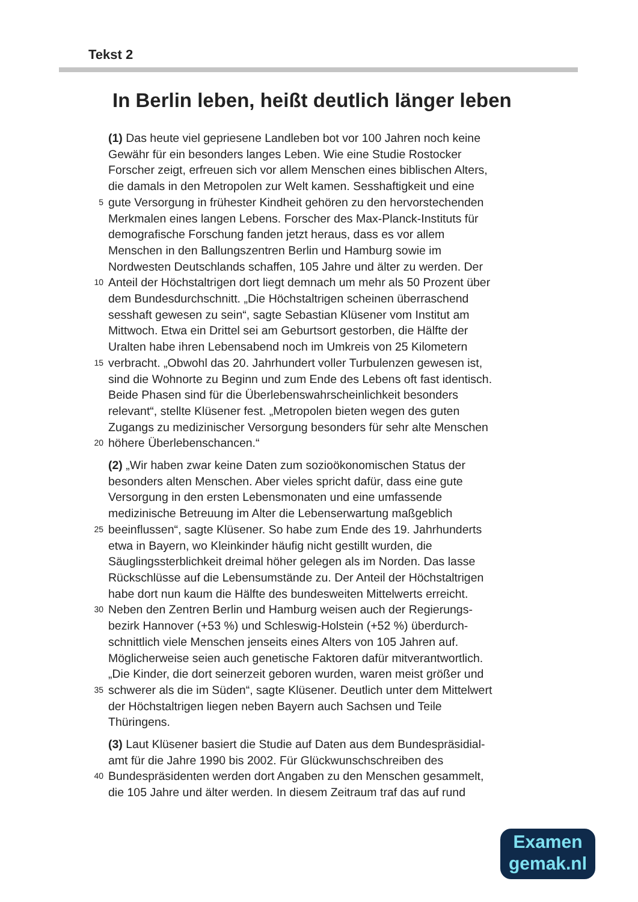Tekst 2
In Berlin leben, heißt deutlich länger leben
(1) Das heute viel gepriesene Landleben bot vor 100 Jahren noch keine
Gewähr für ein besonders langes Leben. Wie eine Studie Rostocker
Forscher zeigt, erfreuen sich vor allem Menschen eines biblischen Alters,
die damals in den Metropolen zur Welt kamen. Sesshaftigkeit und eine
5 gute Versorgung in frühester Kindheit gehören zu den hervorstechenden
Merkmalen eines langen Lebens. Forscher des Max-Planck-Instituts für
demografische Forschung fanden jetzt heraus, dass es vor allem
Menschen in den Ballungszentren Berlin und Hamburg sowie im
Nordwesten Deutschlands schaffen, 105 Jahre und älter zu werden. Der
10 Anteil der Höchstaltrigen dort liegt demnach um mehr als 50 Prozent über
dem Bundesdurchschnitt. „Die Höchstaltrigen scheinen überraschend
sesshaft gewesen zu sein“, sagte Sebastian Klüsener vom Institut am
Mittwoch. Etwa ein Drittel sei am Geburtsort gestorben, die Hälfte der
Uralten habe ihren Lebensabend noch im Umkreis von 25 Kilometern
15 verbracht. „Obwohl das 20. Jahrhundert voller Turbulenzen gewesen ist,
sind die Wohnorte zu Beginn und zum Ende des Lebens oft fast identisch.
Beide Phasen sind für die Überlebenswahrscheinlichkeit besonders
relevant“, stellte Klüsener fest. „Metropolen bieten wegen des guten
Zugangs zu medizinischer Versorgung besonders für sehr alte Menschen
20 höhere Überlebenschancen.“
(2) „Wir haben zwar keine Daten zum sozioökonomischen Status der
besonders alten Menschen. Aber vieles spricht dafür, dass eine gute
Versorgung in den ersten Lebensmonaten und eine umfassende
medizinische Betreuung im Alter die Lebenserwartung maßgeblich
25 beeinflussen“, sagte Klüsener. So habe zum Ende des 19. Jahrhunderts
etwa in Bayern, wo Kleinkinder häufig nicht gestillt wurden, die
Säuglingssterblichkeit dreimal höher gelegen als im Norden. Das lasse
Rückschlüsse auf die Lebensumstände zu. Der Anteil der Höchstaltrigen
habe dort nun kaum die Hälfte des bundesweiten Mittelwerts erreicht.
30 Neben den Zentren Berlin und Hamburg weisen auch der Regierungs-
bezirk Hannover (+53 %) und Schleswig-Holstein (+52 %) überdurch-
schnittlich viele Menschen jenseits eines Alters von 105 Jahren auf.
Möglicherweise seien auch genetische Faktoren dafür mitverantwortlich.
„Die Kinder, die dort seinerzeit geboren wurden, waren meist größer und
35 schwerer als die im Süden“, sagte Klüsener. Deutlich unter dem Mittelwert
der Höchstaltrigen liegen neben Bayern auch Sachsen und Teile
Thüringens.
(3) Laut Klüsener basiert die Studie auf Daten aus dem Bundespräsidial-
amt für die Jahre 1990 bis 2002. Für Glückwunschschreiben des
40 Bundespräsidenten werden dort Angaben zu den Menschen gesammelt,
die 105 Jahre und älter werden. In diesem Zeitraum traf das auf rund
Examen
gemak.nl